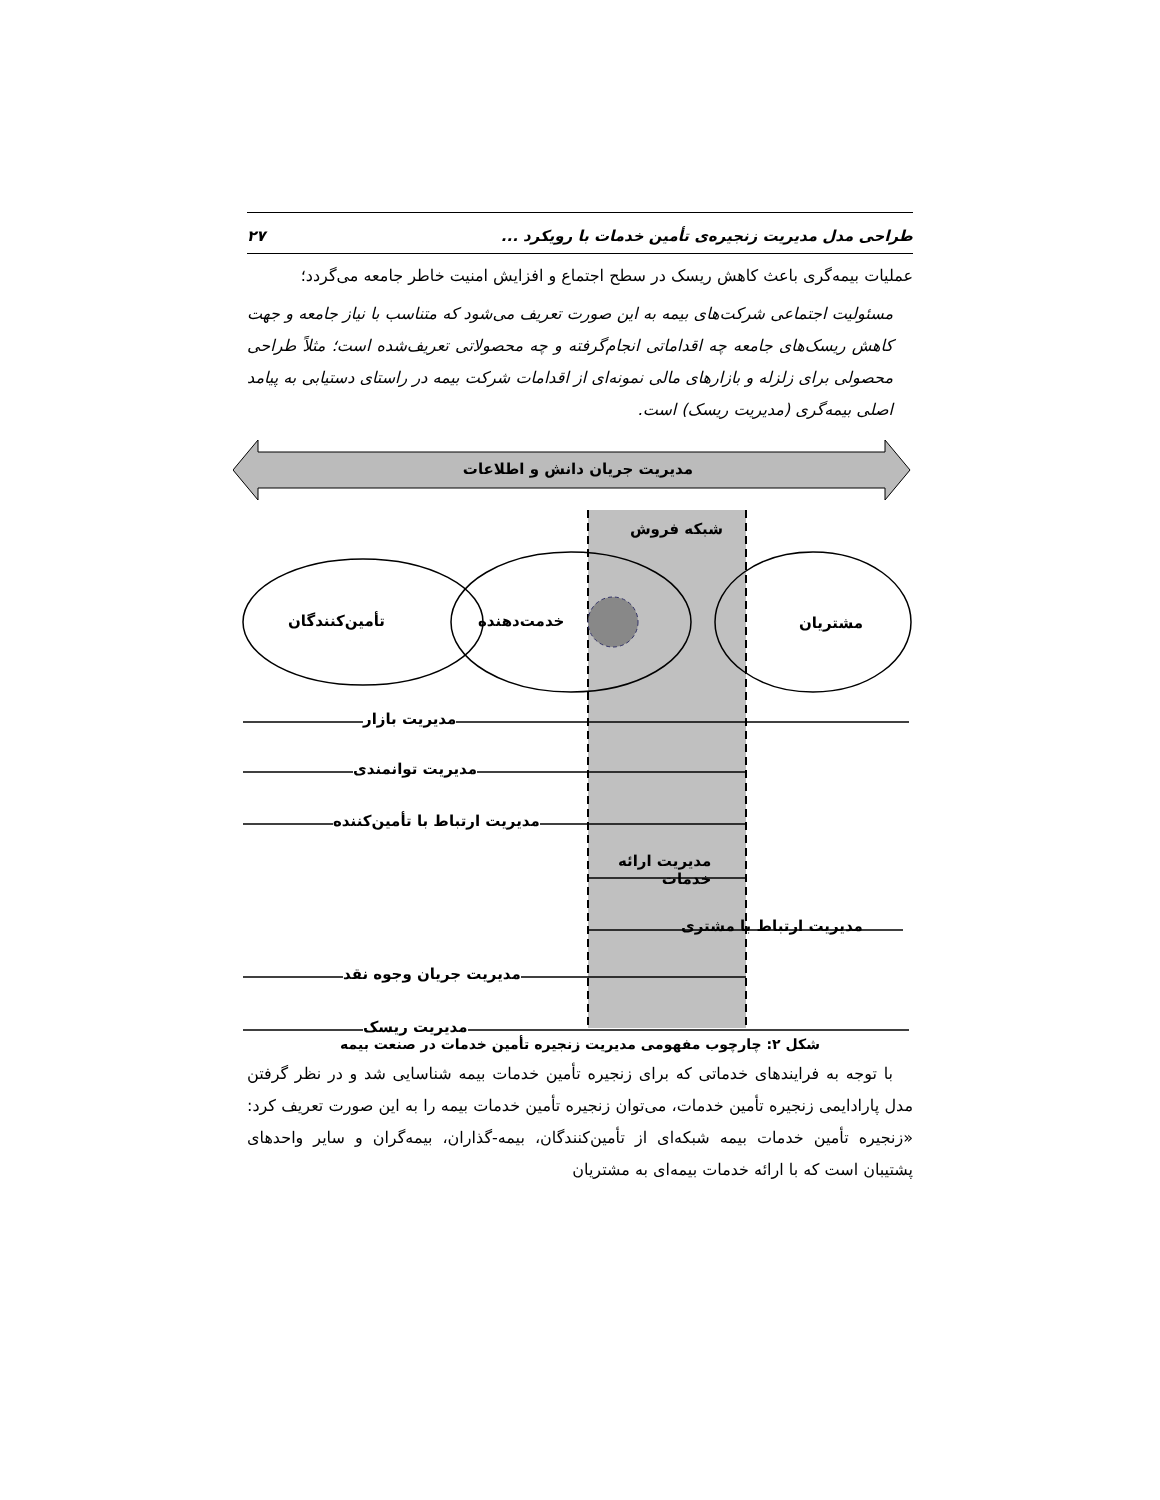طراحی مدل مدیریت زنجیره‌ی تأمین خدمات با رویکرد ... ۲۷
عملیات بیمه‌گری باعث کاهش ریسک در سطح اجتماع و افزایش امنیت خاطر جامعه می‌گردد؛
مسئولیت اجتماعی شرکت‌های بیمه به این صورت تعریف می‌شود که متناسب با نیاز جامعه و جهت کاهش ریسک‌های جامعه چه اقداماتی انجام‌گرفته و چه محصولاتی تعریف‌شده است؛ مثلاً طراحی محصولی برای زلزله و بازارهای مالی نمونه‌ای از اقدامات شرکت بیمه در راستای دستیابی به پیامد اصلی بیمه‌گری (مدیریت ریسک) است.
مدیریت جریان دانش و اطلاعات
شبکه فروش
تأمین‌کنندگان خدمت‌دهنده مشتریان
مدیریت بازار
مدیریت توانمندی
مدیریت ارتباط با تأمین‌کننده
مدیریت ارائه
خدمات
مدیریت ارتباط با مشتری
مدیریت جریان وجوه نقد
مدیریت ریسک
شکل ۲: چارچوب مفهومی مدیریت زنجیره تأمین خدمات در صنعت بیمه
با توجه به فرایندهای خدماتی که برای زنجیره تأمین خدمات بیمه شناسایی شد و در نظر گرفتن مدل پارادایمی زنجیره تأمین خدمات، می‌توان زنجیره تأمین خدمات بیمه را به این صورت تعریف کرد: «زنجیره تأمین خدمات بیمه شبکه‌ای از تأمین‌کنندگان، بیمه-گذاران، بیمه‌گران و سایر واحدهای پشتیبان است که با ارائه خدمات بیمه‌ای به مشتریان